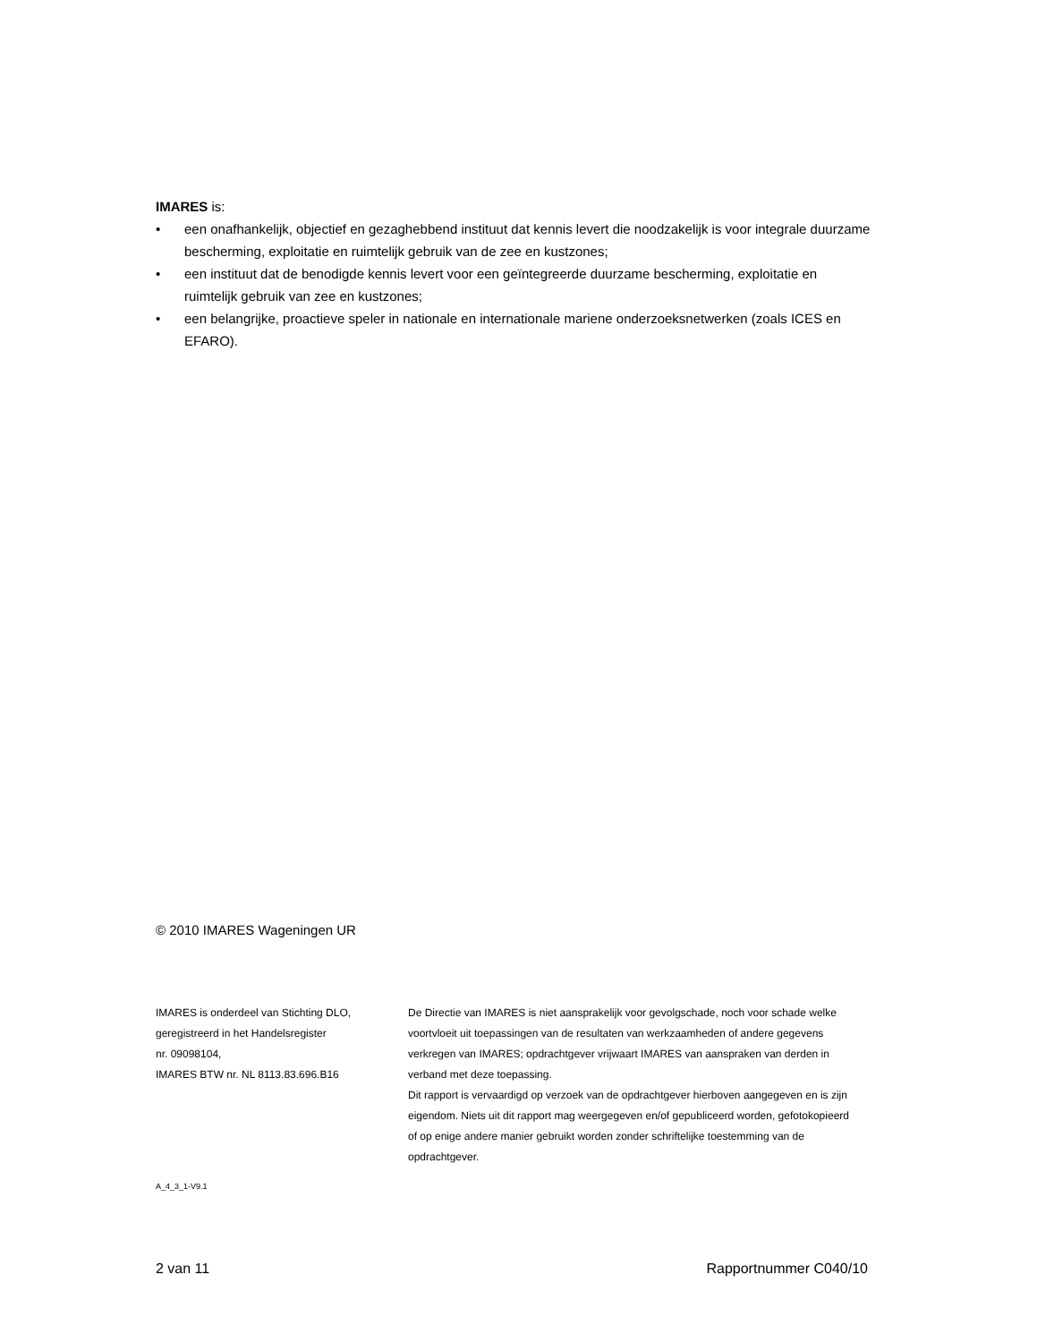IMARES is:
• een onafhankelijk, objectief en gezaghebbend instituut dat kennis levert die noodzakelijk is voor integrale duurzame bescherming, exploitatie en ruimtelijk gebruik van de zee en kustzones;
• een instituut dat de benodigde kennis levert voor een geïntegreerde duurzame bescherming, exploitatie en ruimtelijk gebruik van zee en kustzones;
• een belangrijke, proactieve speler in nationale en internationale mariene onderzoeksnetwerken (zoals ICES en EFARO).
© 2010 IMARES Wageningen UR
IMARES is onderdeel van Stichting DLO,
geregistreerd in het Handelsregister
nr. 09098104,
IMARES BTW nr. NL 8113.83.696.B16
De Directie van IMARES is niet aansprakelijk voor gevolgschade, noch voor schade welke voortvloeit uit toepassingen van de resultaten van werkzaamheden of andere gegevens verkregen van IMARES; opdrachtgever vrijwaart IMARES van aanspraken van derden in verband met deze toepassing.
Dit rapport is vervaardigd op verzoek van de opdrachtgever hierboven aangegeven en is zijn eigendom. Niets uit dit rapport mag weergegeven en/of gepubliceerd worden, gefotokopieerd of op enige andere manier gebruikt worden zonder schriftelijke toestemming van de opdrachtgever.
A_4_3_1-V9.1
2 van 11 Rapportnummer C040/10